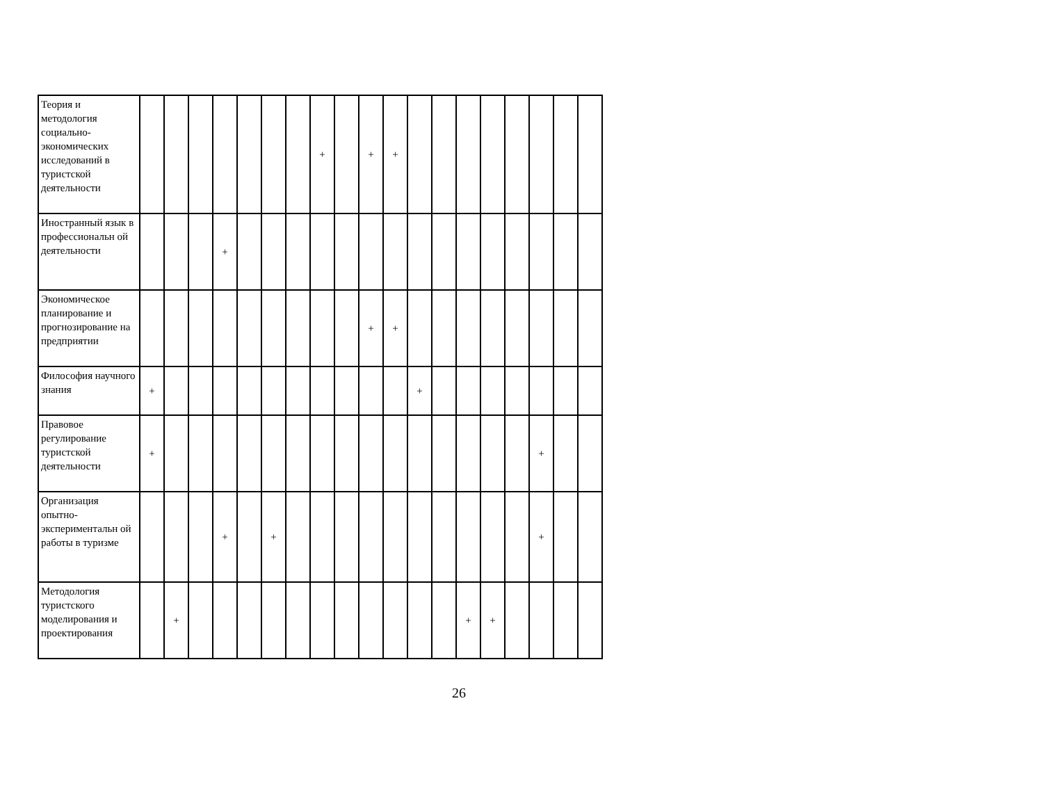| Теория и методология социально-экономических исследований в туристской деятельности | | | | | | | | + | | + | + | | | | | | | | |
| Иностранный язык в профессиональн ой деятельности | | | | + | | | | | | | | | | | | | | | |
| Экономическое планирование и прогнозирование на предприятии | | | | | | | | | | + | + | | | | | | | | |
| Философия научного знания | + | | | | | | | | | | | + | | | | | | | |
| Правовое регулирование туристской деятельности | + | | | | | | | | | | | | | | | | + | | |
| Организация опытно-экспериментальн ой работы в туризме | | | | + | | + | | | | | | | | | | | + | | |
| Методология туристского моделирования и проектирования | | + | | | | | | | | | | | | + | + | | | | |
26